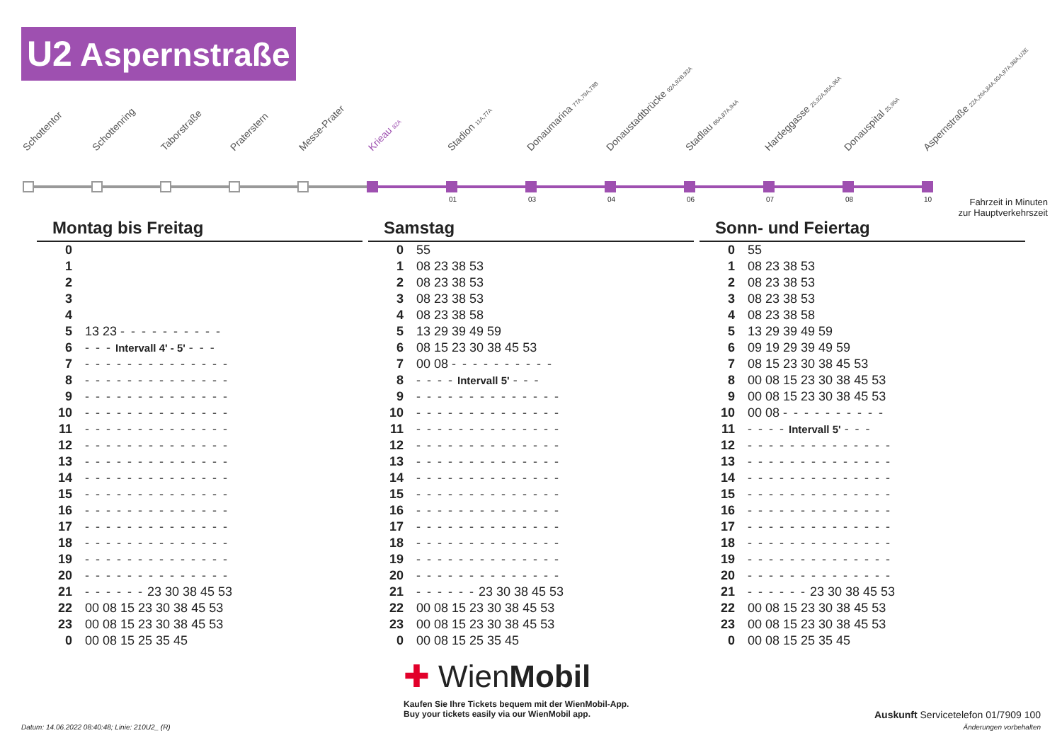U2 Aspernstraße
Schottentor Schottenring Taborstraße Praterstern Messe-Prater Krieau 82A Stadion 11A,77A Donaumarina 77A,79A,79B Donaustadtbrücke 92A,92B,93A Stadlau 86A,87A,94A Hardeggasse 25,92A,95A,96A Donauspital 25,95A Aspernstraße 22A,26A,84A,93A,97A,98A,U2E
01 03 04 06 07 08 10
Fahrzeit in Minuten
zur Hauptverkehrszeit
Montag bis Freitag
| 0 | |
| 1 | |
| 2 | |
| 3 | |
| 4 | |
| 5 | 13 23 - - - - - - - - - - |
| 6 | - - - Intervall 4' - 5' - - - |
| 7 | - - - - - - - - - - - - - - |
| 8 | - - - - - - - - - - - - - - |
| 9 | - - - - - - - - - - - - - - |
| 10 | - - - - - - - - - - - - - - |
| 11 | - - - - - - - - - - - - - - |
| 12 | - - - - - - - - - - - - - - |
| 13 | - - - - - - - - - - - - - - |
| 14 | - - - - - - - - - - - - - - |
| 15 | - - - - - - - - - - - - - - |
| 16 | - - - - - - - - - - - - - - |
| 17 | - - - - - - - - - - - - - - |
| 18 | - - - - - - - - - - - - - - |
| 19 | - - - - - - - - - - - - - - |
| 20 | - - - - - - - - - - - - - - |
| 21 | - - - - - - 23 30 38 45 53 |
| 22 | 00 08 15 23 30 38 45 53 |
| 23 | 00 08 15 23 30 38 45 53 |
| 0 | 00 08 15 25 35 45 |
Samstag
| 0 | 55 |
| 1 | 08 23 38 53 |
| 2 | 08 23 38 53 |
| 3 | 08 23 38 53 |
| 4 | 08 23 38 58 |
| 5 | 13 29 39 49 59 |
| 6 | 08 15 23 30 38 45 53 |
| 7 | 00 08 - - - - - - - - - - |
| 8 | - - - - Intervall 5' - - - |
| 9 | - - - - - - - - - - - - - - |
| 10 | - - - - - - - - - - - - - - |
| 11 | - - - - - - - - - - - - - - |
| 12 | - - - - - - - - - - - - - - |
| 13 | - - - - - - - - - - - - - - |
| 14 | - - - - - - - - - - - - - - |
| 15 | - - - - - - - - - - - - - - |
| 16 | - - - - - - - - - - - - - - |
| 17 | - - - - - - - - - - - - - - |
| 18 | - - - - - - - - - - - - - - |
| 19 | - - - - - - - - - - - - - - |
| 20 | - - - - - - - - - - - - - - |
| 21 | - - - - - - 23 30 38 45 53 |
| 22 | 00 08 15 23 30 38 45 53 |
| 23 | 00 08 15 23 30 38 45 53 |
| 0 | 00 08 15 25 35 45 |
Sonn- und Feiertag
| 0 | 55 |
| 1 | 08 23 38 53 |
| 2 | 08 23 38 53 |
| 3 | 08 23 38 53 |
| 4 | 08 23 38 58 |
| 5 | 13 29 39 49 59 |
| 6 | 09 19 29 39 49 59 |
| 7 | 08 15 23 30 38 45 53 |
| 8 | 00 08 15 23 30 38 45 53 |
| 9 | 00 08 15 23 30 38 45 53 |
| 10 | 00 08 - - - - - - - - - - |
| 11 | - - - - Intervall 5' - - - |
| 12 | - - - - - - - - - - - - - - |
| 13 | - - - - - - - - - - - - - - |
| 14 | - - - - - - - - - - - - - - |
| 15 | - - - - - - - - - - - - - - |
| 16 | - - - - - - - - - - - - - - |
| 17 | - - - - - - - - - - - - - - |
| 18 | - - - - - - - - - - - - - - |
| 19 | - - - - - - - - - - - - - - |
| 20 | - - - - - - - - - - - - - - |
| 21 | - - - - - - 23 30 38 45 53 |
| 22 | 00 08 15 23 30 38 45 53 |
| 23 | 00 08 15 23 30 38 45 53 |
| 0 | 00 08 15 25 35 45 |
✚ WienMobil
Kaufen Sie Ihre Tickets bequem mit der WienMobil-App.
Buy your tickets easily via our WienMobil app.
Datum: 14.06.2022 08:40:48; Linie: 210U2_ (R)
Auskunft Servicetelefon 01/7909 100
Änderungen vorbehalten